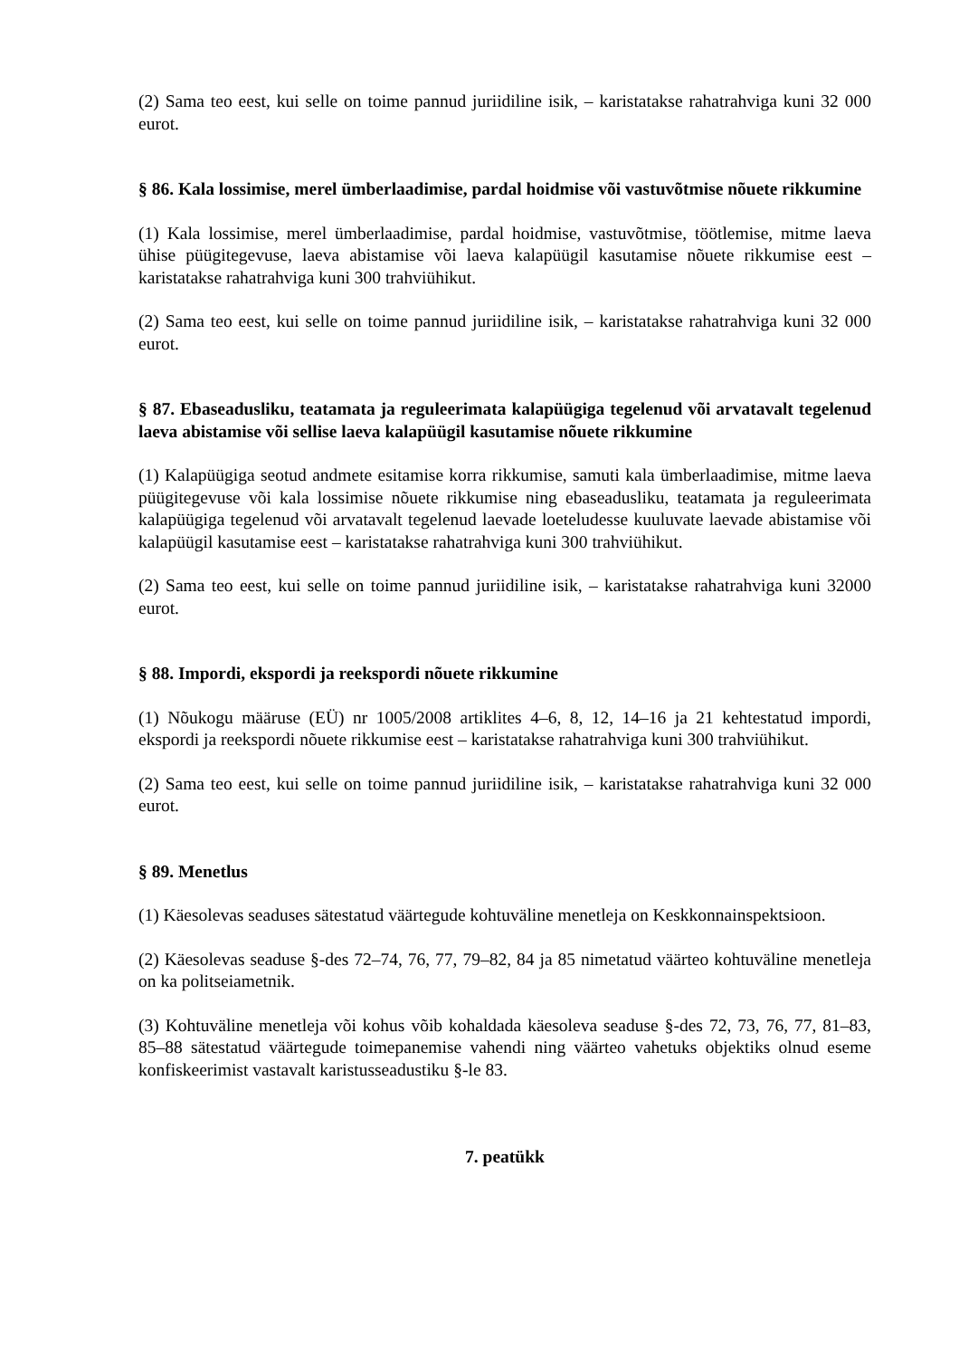(2) Sama teo eest, kui selle on toime pannud juriidiline isik, – karistatakse rahatrahviga kuni 32 000 eurot.
§ 86. Kala lossimise, merel ümberlaadimise, pardal hoidmise või vastuvõtmise nõuete rikkumine
(1) Kala lossimise, merel ümberlaadimise, pardal hoidmise, vastuvõtmise, töötlemise, mitme laeva ühise püügitegevuse, laeva abistamise või laeva kalapüügil kasutamise nõuete rikkumise eest – karistatakse rahatrahviga kuni 300 trahviühikut.
(2) Sama teo eest, kui selle on toime pannud juriidiline isik, – karistatakse rahatrahviga kuni 32 000 eurot.
§ 87. Ebaseadusliku, teatamata ja reguleerimata kalapüügiga tegelenud või arvatavalt tegelenud laeva abistamise või sellise laeva kalapüügil kasutamise nõuete rikkumine
(1) Kalapüügiga seotud andmete esitamise korra rikkumise, samuti kala ümberlaadimise, mitme laeva püügitegevuse või kala lossimise nõuete rikkumise ning ebaseadusliku, teatamata ja reguleerimata kalapüügiga tegelenud või arvatavalt tegelenud laevade loeteludesse kuuluvate laevade abistamise või kalapüügil kasutamise eest – karistatakse rahatrahviga kuni 300 trahviühikut.
(2) Sama teo eest, kui selle on toime pannud juriidiline isik, – karistatakse rahatrahviga kuni 32000 eurot.
§ 88. Impordi, ekspordi ja reekspordi nõuete rikkumine
(1) Nõukogu määruse (EÜ) nr 1005/2008 artiklites 4–6, 8, 12, 14–16 ja 21 kehtestatud impordi, ekspordi ja reekspordi nõuete rikkumise eest – karistatakse rahatrahviga kuni 300 trahviühikut.
(2) Sama teo eest, kui selle on toime pannud juriidiline isik, – karistatakse rahatrahviga kuni 32 000 eurot.
§ 89. Menetlus
(1) Käesolevas seaduses sätestatud väärtegude kohtuväline menetleja on Keskkonnainspektsioon.
(2) Käesolevas seaduse §-des 72–74, 76, 77, 79–82, 84 ja 85 nimetatud väärteo kohtuväline menetleja on ka politseiametnik.
(3) Kohtuväline menetleja või kohus võib kohaldada käesoleva seaduse §-des 72, 73, 76, 77, 81–83, 85–88 sätestatud väärtegude toimepanemise vahendi ning väärteo vahetuks objektiks olnud eseme konfiskeerimist vastavalt karistusseadustiku §-le 83.
7. peatükk